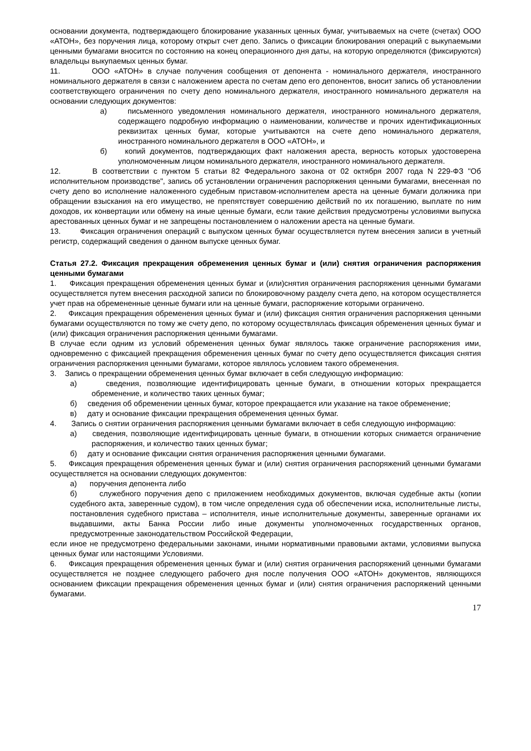основании документа, подтверждающего блокирование указанных ценных бумаг, учитываемых на счете (счетах) ООО «АТОН», без поручения лица, которому открыт счет депо. Запись о фиксации блокирования операций с выкупаемыми ценными бумагами вносится по состоянию на конец операционного дня даты, на которую определяются (фиксируются) владельцы выкупаемых ценных бумаг.
11. ООО «АТОН» в случае получения сообщения от депонента - номинального держателя, иностранного номинального держателя в связи с наложением ареста по счетам депо его депонентов, вносит запись об установлении соответствующего ограничения по счету депо номинального держателя, иностранного номинального держателя на основании следующих документов:
а) письменного уведомления номинального держателя, иностранного номинального держателя, содержащего подробную информацию о наименовании, количестве и прочих идентификационных реквизитах ценных бумаг, которые учитываются на счете депо номинального держателя, иностранного номинального держателя в ООО «АТОН», и
б) копий документов, подтверждающих факт наложения ареста, верность которых удостоверена уполномоченным лицом номинального держателя, иностранного номинального держателя.
12. В соответствии с пунктом 5 статьи 82 Федерального закона от 02 октября 2007 года N 229-ФЗ "Об исполнительном производстве", запись об установлении ограничения распоряжения ценными бумагами, внесенная по счету депо во исполнение наложенного судебным приставом-исполнителем ареста на ценные бумаги должника при обращении взыскания на его имущество, не препятствует совершению действий по их погашению, выплате по ним доходов, их конвертации или обмену на иные ценные бумаги, если такие действия предусмотрены условиями выпуска арестованных ценных бумаг и не запрещены постановлением о наложении ареста на ценные бумаги.
13. Фиксация ограничения операций с выпуском ценных бумаг осуществляется путем внесения записи в учетный регистр, содержащий сведения о данном выпуске ценных бумаг.
Статья 27.2. Фиксация прекращения обременения ценных бумаг и (или) снятия ограничения распоряжения ценными бумагами
1. Фиксация прекращения обременения ценных бумаг и (или)снятия ограничения распоряжения ценными бумагами осуществляется путем внесения расходной записи по блокировочному разделу счета депо, на котором осуществляется учет прав на обремененные ценные бумаги или на ценные бумаги, распоряжение которыми ограничено.
2. Фиксация прекращения обременения ценных бумаг и (или) фиксация снятия ограничения распоряжения ценными бумагами осуществляются по тому же счету депо, по которому осуществлялась фиксация обременения ценных бумаг и (или) фиксация ограничения распоряжения ценными бумагами.
В случае если одним из условий обременения ценных бумаг являлось также ограничение распоряжения ими, одновременно с фиксацией прекращения обременения ценных бумаг по счету депо осуществляется фиксация снятия ограничения распоряжения ценными бумагами, которое являлось условием такого обременения.
3. Запись о прекращении обременения ценных бумаг включает в себя следующую информацию:
а) сведения, позволяющие идентифицировать ценные бумаги, в отношении которых прекращается обременение, и количество таких ценных бумаг;
б) сведения об обременении ценных бумаг, которое прекращается или указание на такое обременение;
в) дату и основание фиксации прекращения обременения ценных бумаг.
4. Запись о снятии ограничения распоряжения ценными бумагами включает в себя следующую информацию:
а) сведения, позволяющие идентифицировать ценные бумаги, в отношении которых снимается ограничение распоряжения, и количество таких ценных бумаг;
б) дату и основание фиксации снятия ограничения распоряжения ценными бумагами.
5. Фиксация прекращения обременения ценных бумаг и (или) снятия ограничения распоряжений ценными бумагами осуществляется на основании следующих документов:
а) поручения депонента либо
б) служебного поручения депо с приложением необходимых документов, включая судебные акты (копии судебного акта, заверенные судом), в том числе определения суда об обеспечении иска, исполнительные листы, постановления судебного пристава – исполнителя, иные исполнительные документы, заверенные органами их выдавшими, акты Банка России либо иные документы уполномоченных государственных органов, предусмотренные законодательством Российской Федерации,
если иное не предусмотрено федеральными законами, иными нормативными правовыми актами, условиями выпуска ценных бумаг или настоящими Условиями.
6. Фиксация прекращения обременения ценных бумаг и (или) снятия ограничения распоряжений ценными бумагами осуществляется не позднее следующего рабочего дня после получения ООО «АТОН» документов, являющихся основанием фиксации прекращения обременения ценных бумаг и (или) снятия ограничения распоряжений ценными бумагами.
17